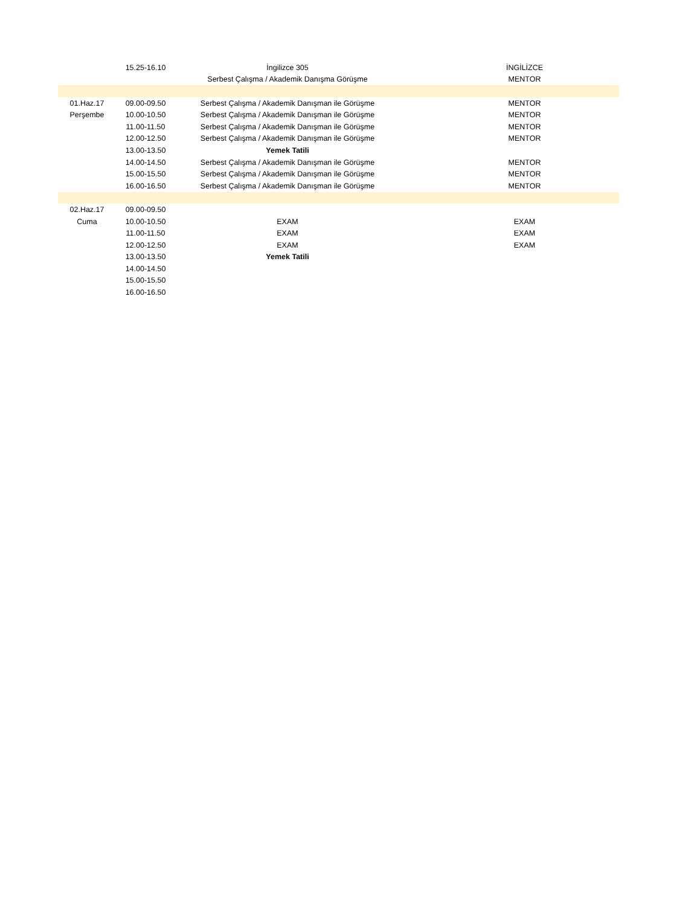| | 15.25-16.10 | İngilizce 305 | | İNGİLİZCE | |
| | | Serbest Çalışma / Akademik Danışma Görüşme | | MENTOR | |
| 01.Haz.17 | 09.00-09.50 | Serbest Çalışma / Akademik Danışman ile Görüşme | | MENTOR | |
| Perşembe | 10.00-10.50 | Serbest Çalışma / Akademik Danışman ile Görüşme | | MENTOR | |
| | 11.00-11.50 | Serbest Çalışma / Akademik Danışman ile Görüşme | | MENTOR | |
| | 12.00-12.50 | Serbest Çalışma / Akademik Danışman ile Görüşme | | MENTOR | |
| | 13.00-13.50 | Yemek Tatili | | | |
| | 14.00-14.50 | Serbest Çalışma / Akademik Danışman ile Görüşme | | MENTOR | |
| | 15.00-15.50 | Serbest Çalışma / Akademik Danışman ile Görüşme | | MENTOR | |
| | 16.00-16.50 | Serbest Çalışma / Akademik Danışman ile Görüşme | | MENTOR | |
| 02.Haz.17 | 09.00-09.50 | | | | |
| Cuma | 10.00-10.50 | EXAM | | EXAM | |
| | 11.00-11.50 | EXAM | | EXAM | |
| | 12.00-12.50 | EXAM | | EXAM | |
| | 13.00-13.50 | Yemek Tatili | | | |
| | 14.00-14.50 | | | | |
| | 15.00-15.50 | | | | |
| | 16.00-16.50 | | | | |